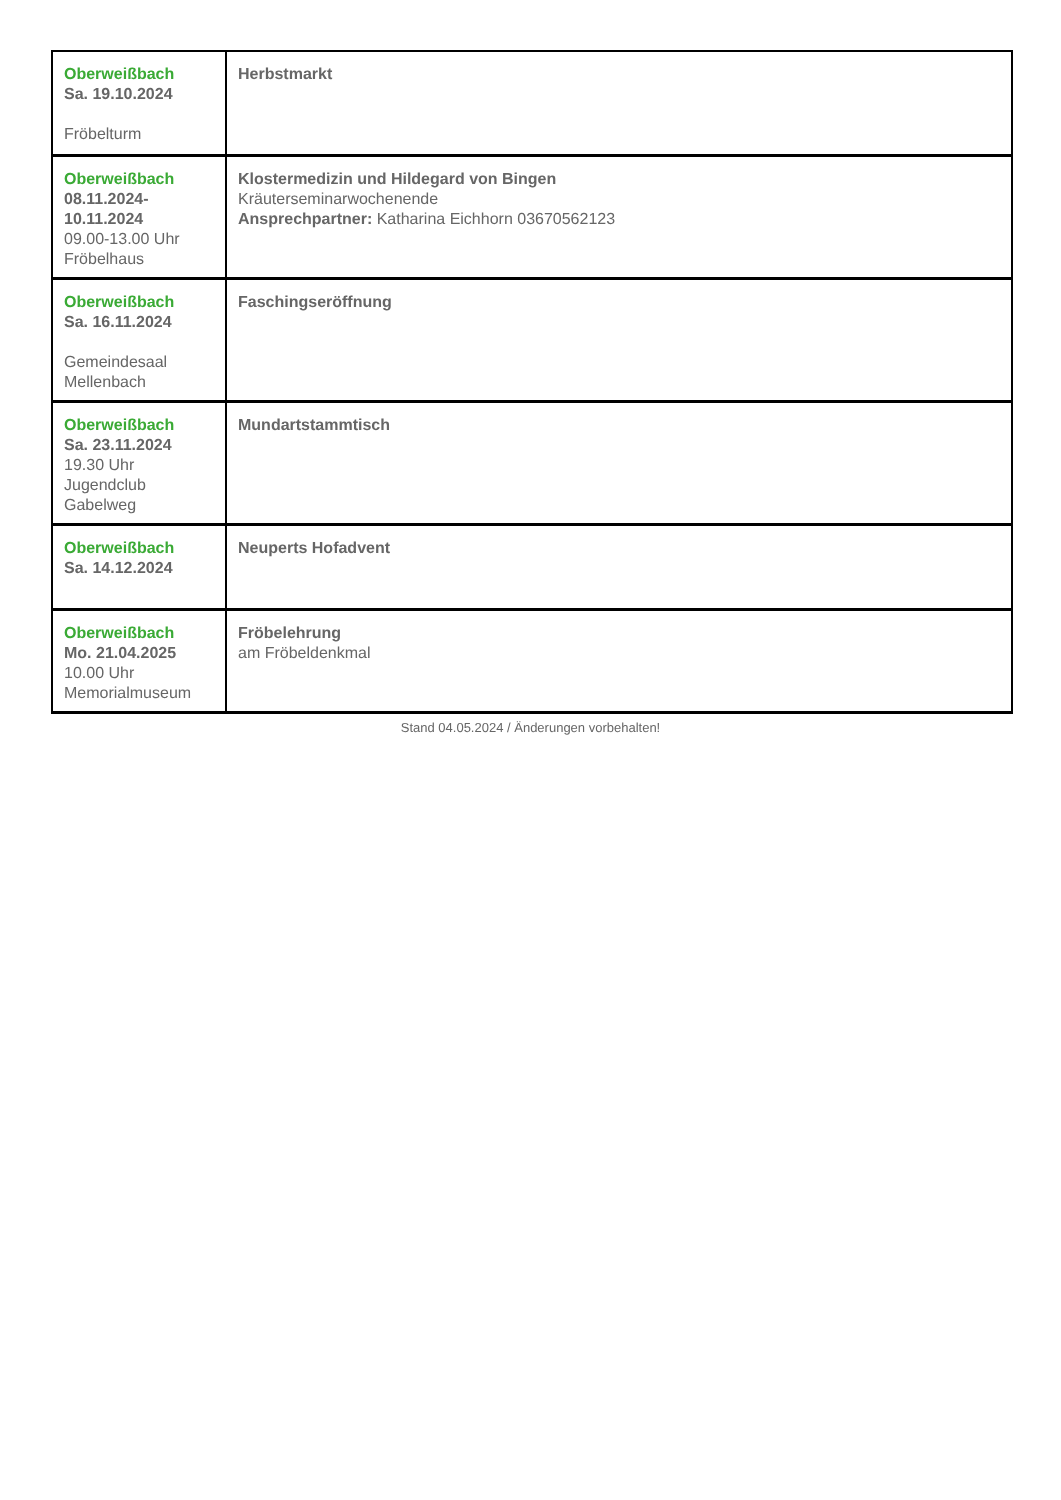| Oberweißbach Sa. 19.10.2024 Fröbelturm | Herbstmarkt |
| Oberweißbach 08.11.2024- 10.11.2024 09.00-13.00 Uhr Fröbelhaus | Klostermedizin und Hildegard von Bingen Kräuterseminarwochenende Ansprechpartner: Katharina Eichhorn 03670562123 |
| Oberweißbach Sa. 16.11.2024 Gemeindesaal Mellenbach | Faschingseröffnung |
| Oberweißbach Sa. 23.11.2024 19.30 Uhr Jugendclub Gabelweg | Mundartstammtisch |
| Oberweißbach Sa. 14.12.2024 | Neuperts Hofadvent |
| Oberweißbach Mo. 21.04.2025 10.00 Uhr Memorialmuseum | Fröbelehrung am Fröbeldenkmal |
Stand 04.05.2024 / Änderungen vorbehalten!